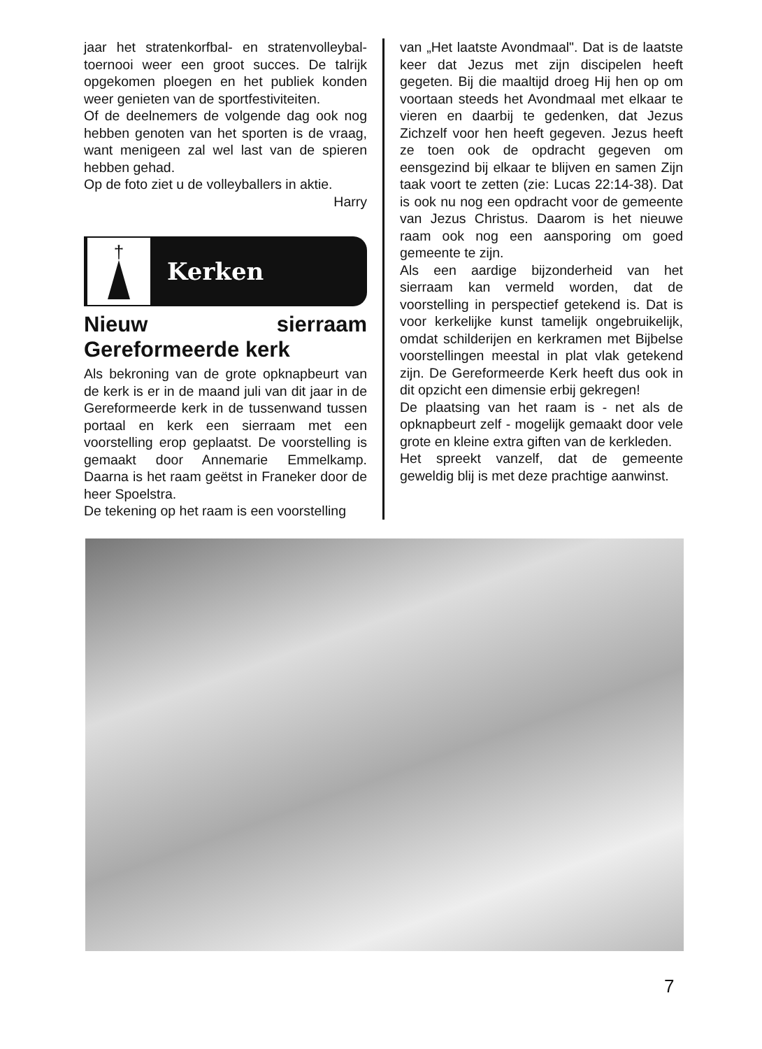jaar het stratenkorfbal- en stratenvolleybal-toernooi weer een groot succes. De talrijk opgekomen ploegen en het publiek konden weer genieten van de sportfestiviteiten.
Of de deelnemers de volgende dag ook nog hebben genoten van het sporten is de vraag, want menigeen zal wel last van de spieren hebben gehad.
Op de foto ziet u de volleyballers in aktie.
Harry
†
Kerken
Nieuw sierraam Gereformeerde kerk
Als bekroning van de grote opknapbeurt van de kerk is er in de maand juli van dit jaar in de Gereformeerde kerk in de tussenwand tussen portaal en kerk een sierraam met een voorstelling erop geplaatst. De voorstelling is gemaakt door Annemarie Emmelkamp. Daarna is het raam geëtst in Franeker door de heer Spoelstra.
De tekening op het raam is een voorstelling
van „Het laatste Avondmaal". Dat is de laatste keer dat Jezus met zijn discipelen heeft gegeten. Bij die maaltijd droeg Hij hen op om voortaan steeds het Avondmaal met elkaar te vieren en daarbij te gedenken, dat Jezus Zichzelf voor hen heeft gegeven. Jezus heeft ze toen ook de opdracht gegeven om eensgezind bij elkaar te blijven en samen Zijn taak voort te zetten (zie: Lucas 22:14-38). Dat is ook nu nog een opdracht voor de gemeente van Jezus Christus. Daarom is het nieuwe raam ook nog een aansporing om goed gemeente te zijn.
Als een aardige bijzonderheid van het sierraam kan vermeld worden, dat de voorstelling in perspectief getekend is. Dat is voor kerkelijke kunst tamelijk ongebruikelijk, omdat schilderijen en kerkramen met Bijbelse voorstellingen meestal in plat vlak getekend zijn. De Gereformeerde Kerk heeft dus ook in dit opzicht een dimensie erbij gekregen!
De plaatsing van het raam is - net als de opknapbeurt zelf - mogelijk gemaakt door vele grote en kleine extra giften van de kerkleden.
Het spreekt vanzelf, dat de gemeente geweldig blij is met deze prachtige aanwinst.
7